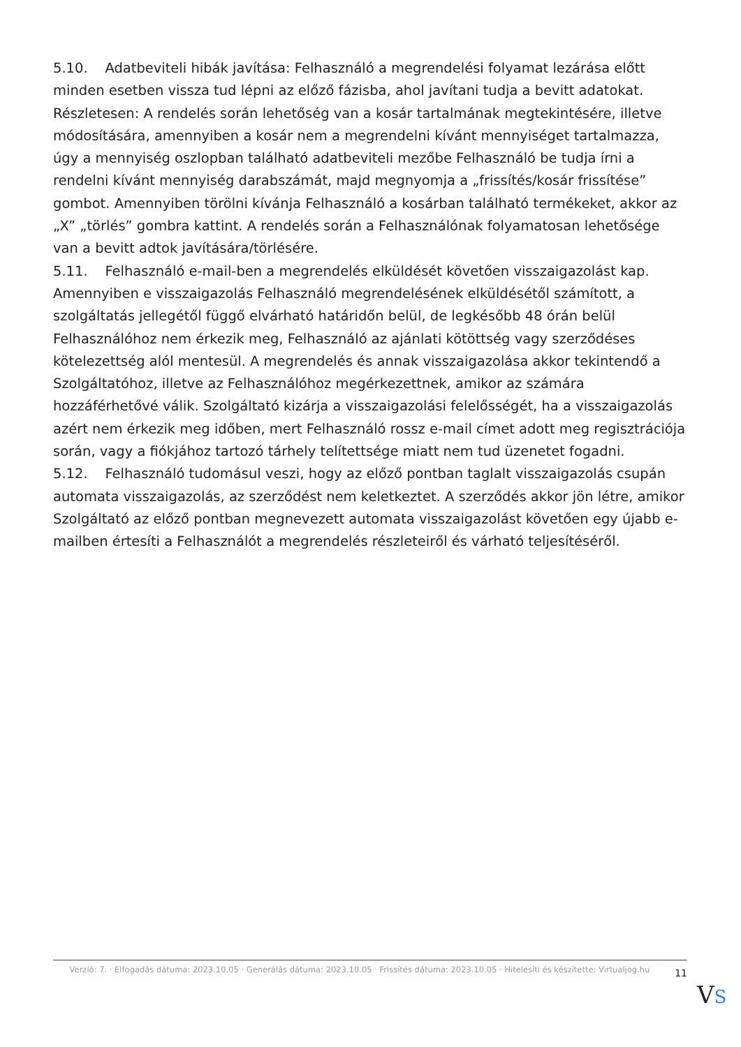5.10. Adatbeviteli hibák javítása: Felhasználó a megrendelési folyamat lezárása előtt minden esetben vissza tud lépni az előző fázisba, ahol javítani tudja a bevitt adatokat. Részletesen: A rendelés során lehetőség van a kosár tartalmának megtekintésére, illetve módosítására, amennyiben a kosár nem a megrendelni kívánt mennyiséget tartalmazza, úgy a mennyiség oszlopban található adatbeviteli mezőbe Felhasználó be tudja írni a rendelni kívánt mennyiség darabszámát, majd megnyomja a „frissítés/kosár frissítése” gombot. Amennyiben törölni kívánja Felhasználó a kosárban található termékeket, akkor az „X” „törlés” gombra kattint. A rendelés során a Felhasználónak folyamatosan lehetősége van a bevitt adtok javítására/törlésére.
5.11. Felhasználó e-mail-ben a megrendelés elküldését követően visszaigazolást kap. Amennyiben e visszaigazolás Felhasználó megrendelésének elküldésétől számított, a szolgáltatás jellegétől függő elvárható határidőn belül, de legkésőbb 48 órán belül Felhasználóhoz nem érkezik meg, Felhasználó az ajánlati kötöttség vagy szerződéses kötelezettség alól mentesül. A megrendelés és annak visszaigazolása akkor tekintendő a Szolgáltatóhoz, illetve az Felhasználóhoz megérkezettnek, amikor az számára hozzáférhetővé válik. Szolgáltató kizárja a visszaigazolási felelősségét, ha a visszaigazolás azért nem érkezik meg időben, mert Felhasználó rossz e-mail címet adott meg regisztrációja során, vagy a fiókjához tartozó tárhely telítettsége miatt nem tud üzenetet fogadni.
5.12. Felhasználó tudomásul veszi, hogy az előző pontban taglalt visszaigazolás csupán automata visszaigazolás, az szerződést nem keletkeztet. A szerződés akkor jön létre, amikor Szolgáltató az előző pontban megnevezett automata visszaigazolást követően egy újabb e-mailben értesíti a Felhasználót a megrendelés részleteiről és várható teljesítéséről.
Verzió: 7. · Elfogadás dátuma: 2023.10.05 · Generálás dátuma: 2023.10.05 · Frissítés dátuma: 2023.10.05 · Hitelesíti és készítette: Virtualjog.hu
11
VS